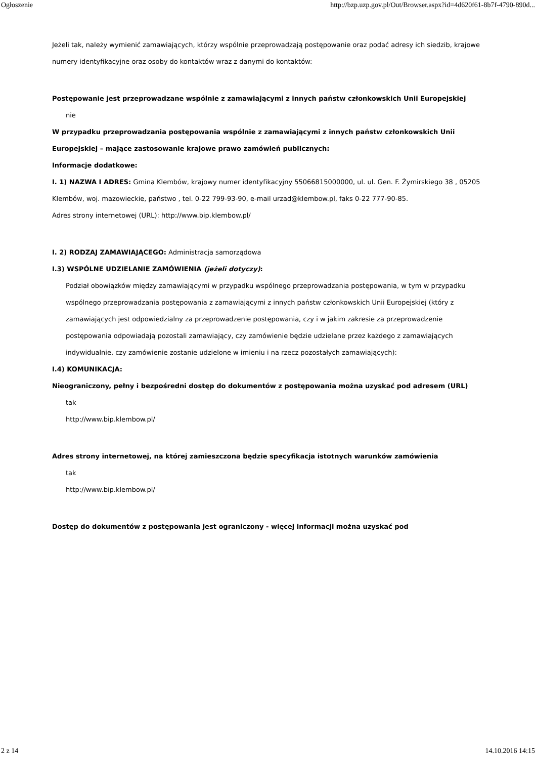Ogłoszenie http://bzp.uzp.gov.pl/Out/Browser.aspx?id=4d620f61-8b7f-4790-890d...
Jeżeli tak, należy wymienić zamawiających, którzy wspólnie przeprowadzają postępowanie oraz podać adresy ich siedzib, krajowe numery identyfikacyjne oraz osoby do kontaktów wraz z danymi do kontaktów:
Postępowanie jest przeprowadzane wspólnie z zamawiającymi z innych państw członkowskich Unii Europejskiej
nie
W przypadku przeprowadzania postępowania wspólnie z zamawiającymi z innych państw członkowskich Unii Europejskiej – mające zastosowanie krajowe prawo zamówień publicznych:
Informacje dodatkowe:
I. 1) NAZWA I ADRES: Gmina Klembów, krajowy numer identyfikacyjny 55066815000000, ul. ul. Gen. F. Żymirskiego 38 , 05205 Klembów, woj. mazowieckie, państwo , tel. 0-22 799-93-90, e-mail urzad@klembow.pl, faks 0-22 777-90-85.
Adres strony internetowej (URL): http://www.bip.klembow.pl/
I. 2) RODZAJ ZAMAWIAJĄCEGO: Administracja samorządowa
I.3) WSPÓLNE UDZIELANIE ZAMÓWIENIA (jeżeli dotyczy):
Podział obowiązków między zamawiającymi w przypadku wspólnego przeprowadzania postępowania, w tym w przypadku wspólnego przeprowadzania postępowania z zamawiającymi z innych państw członkowskich Unii Europejskiej (który z zamawiających jest odpowiedzialny za przeprowadzenie postępowania, czy i w jakim zakresie za przeprowadzenie postępowania odpowiadają pozostali zamawiający, czy zamówienie będzie udzielane przez każdego z zamawiających indywidualnie, czy zamówienie zostanie udzielone w imieniu i na rzecz pozostałych zamawiających):
I.4) KOMUNIKACJA:
Nieograniczony, pełny i bezpośredni dostęp do dokumentów z postępowania można uzyskać pod adresem (URL)
tak
http://www.bip.klembow.pl/
Adres strony internetowej, na której zamieszczona będzie specyfikacja istotnych warunków zamówienia
tak
http://www.bip.klembow.pl/
Dostęp do dokumentów z postępowania jest ograniczony - więcej informacji można uzyskać pod
2 z 14 14.10.2016 14:15